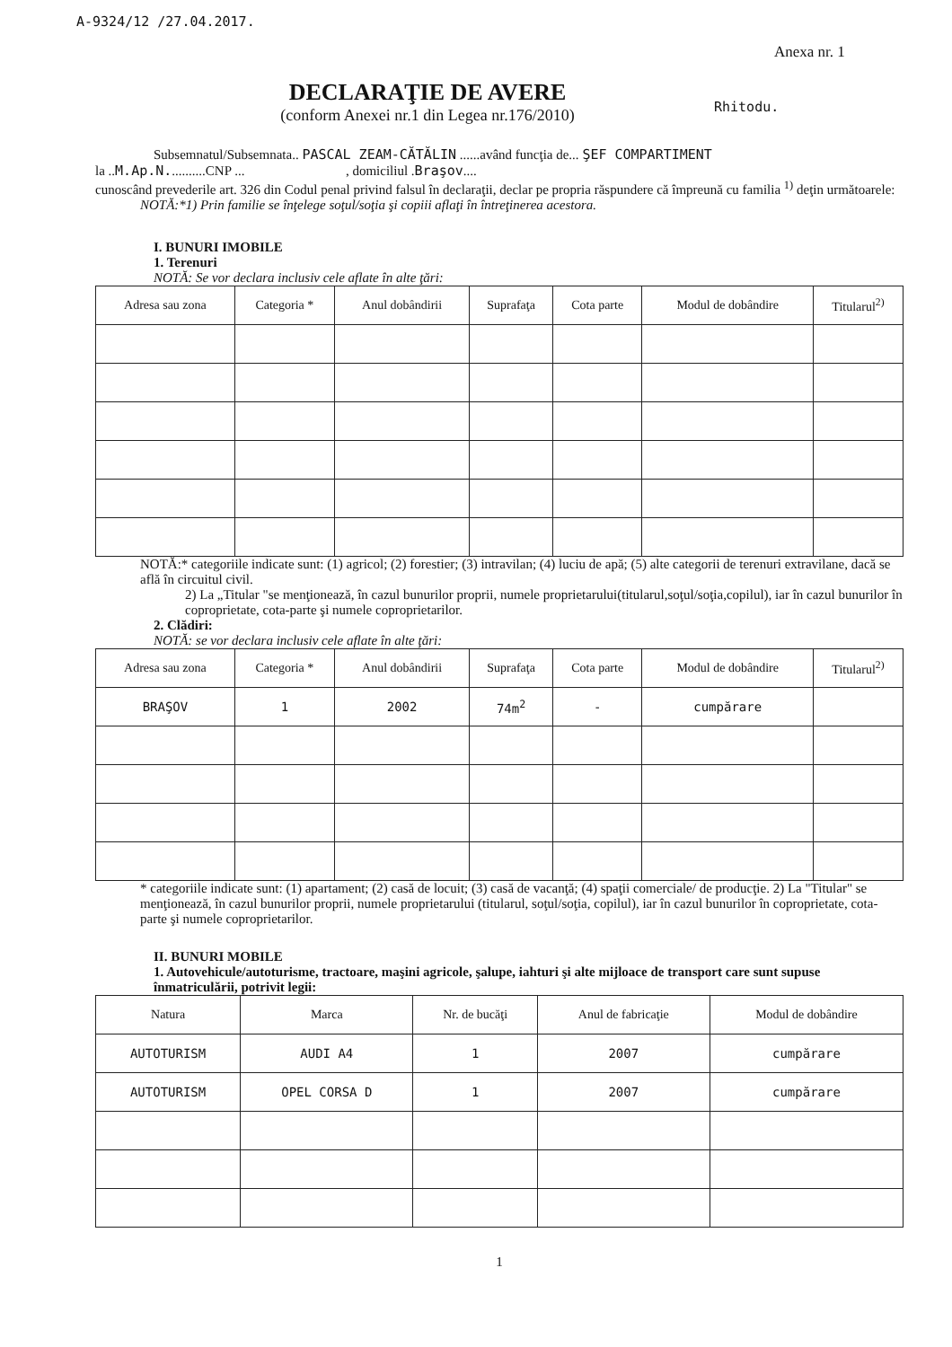A-9324/12 /27.04.2017.
Anexa nr. 1
Rhitodu.
DECLARAŢIE DE AVERE
(conform Anexei nr.1 din Legea nr.176/2010)
Subsemnatul/Subsemnata.. PASCAL ZEAM-CĂTĂLIN ......având funcţia de... ŞEF COMPARTIMENT
la ..M.Ap.N...........CNP ... , domiciliul .Braşov....
cunoscând prevederile art. 326 din Codul penal privind falsul în declaraţii, declar pe propria răspundere că împreună cu familia <sup>1)</sup> deţin următoarele:
NOTĂ:*1) Prin familie se înţelege soţul/soţia şi copiii aflaţi în întreţinerea acestora.
I. BUNURI IMOBILE
1. Terenuri
NOTĂ: Se vor declara inclusiv cele aflate în alte ţări:
| Adresa sau zona | Categoria * | Anul dobândirii | Suprafaţa | Cota parte | Modul de dobândire | Titularul<sup>2)</sup> |
| --- | --- | --- | --- | --- | --- | --- |
NOTĂ:* categoriile indicate sunt: (1) agricol; (2) forestier; (3) intravilan; (4) luciu de apă; (5) alte categorii de terenuri extravilane, dacă se află în circuitul civil.
2) La „Titular "se menţionează, în cazul bunurilor proprii, numele proprietarului(titularul,soţul/soţia,copilul), iar în cazul bunurilor în coproprietate, cota-parte şi numele coproprietarilor.
2. Clădiri:
NOTĂ: se vor declara inclusiv cele aflate în alte ţări:
| Adresa sau zona | Categoria * | Anul dobândirii | Suprafaţa | Cota parte | Modul de dobândire | Titularul<sup>2)</sup> |
| --- | --- | --- | --- | --- | --- | --- |
| BRAŞOV | 1 | 2002 | 74m<sup>2</sup> | - | cumpărare | |
* categoriile indicate sunt: (1) apartament; (2) casă de locuit; (3) casă de vacanţă; (4) spaţii comerciale/ de producţie. 2) La "Titular" se menţionează, în cazul bunurilor proprii, numele proprietarului (titularul, soţul/soţia, copilul), iar în cazul bunurilor în coproprietate, cota-parte şi numele coproprietarilor.
II. BUNURI MOBILE
1. Autovehicule/autoturisme, tractoare, maşini agricole, şalupe, iahturi şi alte mijloace de transport care sunt supuse înmatriculării, potrivit legii:
| Natura | Marca | Nr. de bucăţi | Anul de fabricaţie | Modul de dobândire |
| --- | --- | --- | --- | --- |
| AUTOTURISM | AUDI A4 | 1 | 2007 | cumpărare |
| AUTOTURISM | OPEL CORSA D | 1 | 2007 | cumpărare |
1